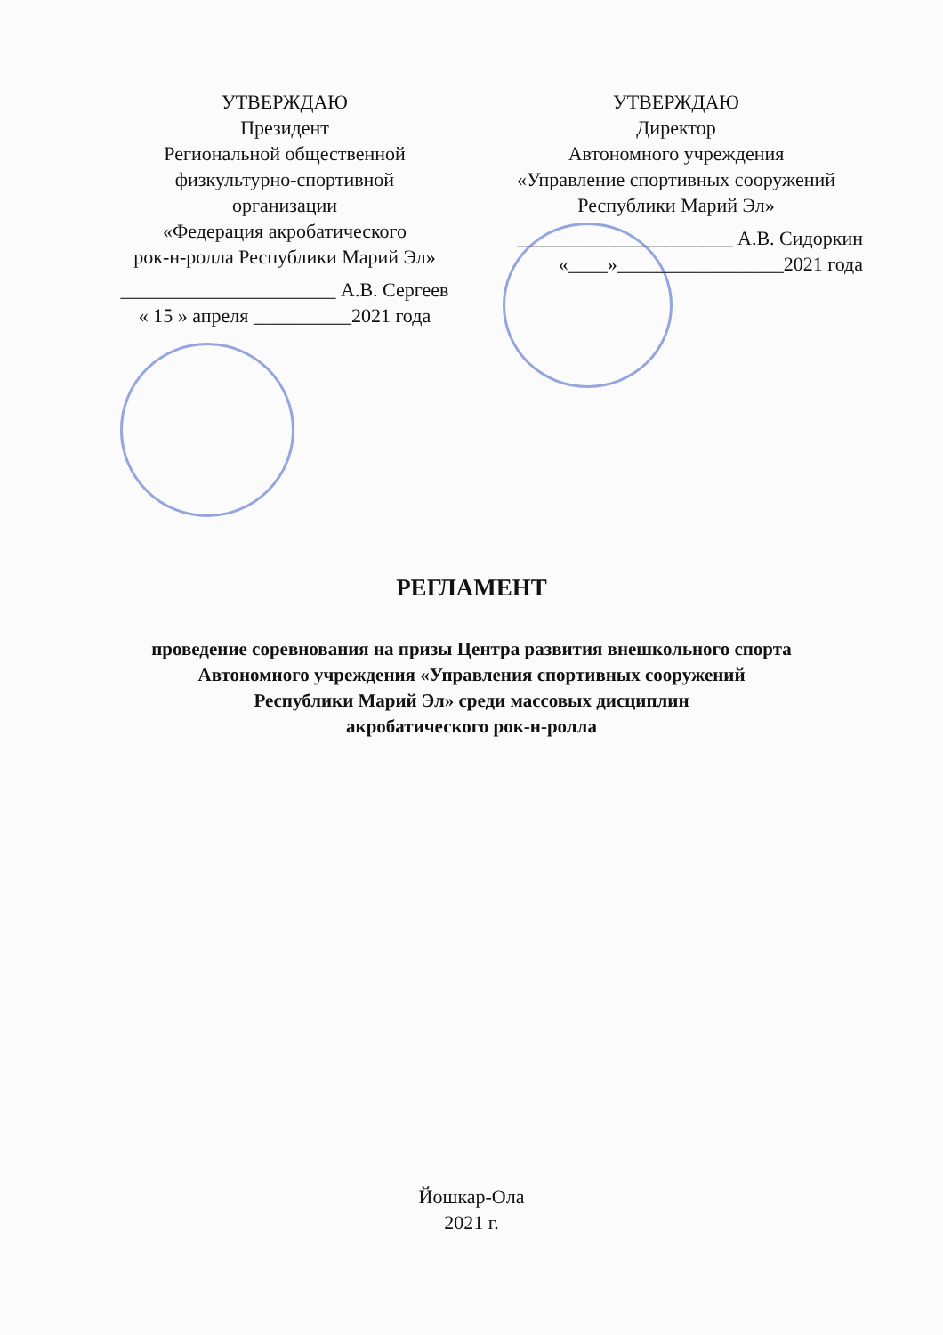УТВЕРЖДАЮ
Президент
Региональной общественной
физкультурно-спортивной
организации
«Федерация акробатического
рок-н-ролла Республики Марий Эл»
______________________ А.В. Сергеев
« 15 » апреля __________2021 года
УТВЕРЖДАЮ
Директор
Автономного учреждения
«Управление спортивных сооружений
Республики Марий Эл»
______________________ А.В. Сидоркин
«____»_________________2021 года
РЕГЛАМЕНТ
проведение соревнования на призы Центра развития внешкольного спорта
Автономного учреждения «Управления спортивных сооружений
Республики Марий Эл» среди массовых дисциплин
акробатического рок-н-ролла
Йошкар-Ола
2021 г.